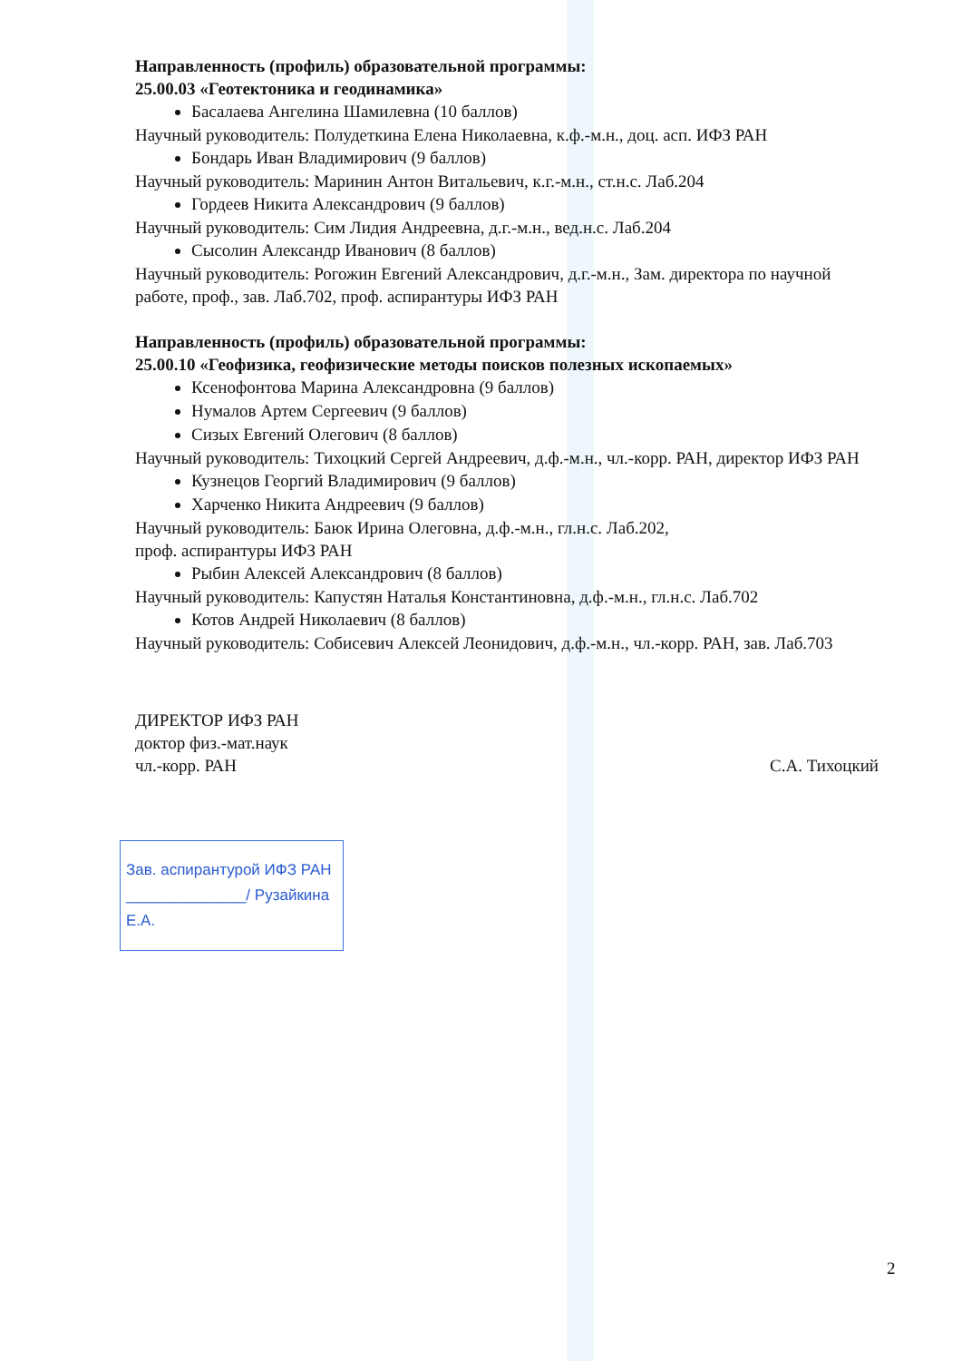Направленность (профиль) образовательной программы:
25.00.03 «Геотектоника и геодинамика»
Басалаева Ангелина Шамилевна (10 баллов)
Научный руководитель: Полудеткина Елена Николаевна, к.ф.-м.н., доц. асп. ИФЗ РАН
Бондарь Иван Владимирович (9 баллов)
Научный руководитель: Маринин Антон Витальевич, к.г.-м.н., ст.н.с. Лаб.204
Гордеев Никита Александрович (9 баллов)
Научный руководитель: Сим Лидия Андреевна, д.г.-м.н., вед.н.с. Лаб.204
Сысолин Александр Иванович (8 баллов)
Научный руководитель: Рогожин Евгений Александрович, д.г.-м.н., Зам. директора по научной работе, проф., зав. Лаб.702, проф. аспирантуры ИФЗ РАН
Направленность (профиль) образовательной программы:
25.00.10 «Геофизика, геофизические методы поисков полезных ископаемых»
Ксенофонтова Марина Александровна (9 баллов)
Нумалов Артем Сергеевич (9 баллов)
Сизых Евгений Олегович (8 баллов)
Научный руководитель: Тихоцкий Сергей Андреевич, д.ф.-м.н., чл.-корр. РАН, директор ИФЗ РАН
Кузнецов Георгий Владимирович (9 баллов)
Харченко Никита Андреевич (9 баллов)
Научный руководитель: Баюк Ирина Олеговна, д.ф.-м.н., гл.н.с. Лаб.202,
проф. аспирантуры ИФЗ РАН
Рыбин Алексей Александрович (8 баллов)
Научный руководитель: Капустян Наталья Константиновна, д.ф.-м.н., гл.н.с. Лаб.702
Котов Андрей Николаевич (8 баллов)
Научный руководитель: Собисевич Алексей Леонидович, д.ф.-м.н., чл.-корр. РАН, зав. Лаб.703
ДИРЕКТОР ИФЗ РАН
доктор физ.-мат.наук
чл.-корр. РАН
С.А. Тихоцкий
Зав. аспирантурой ИФЗ РАН
______________/ Рузайкина Е.А.
2